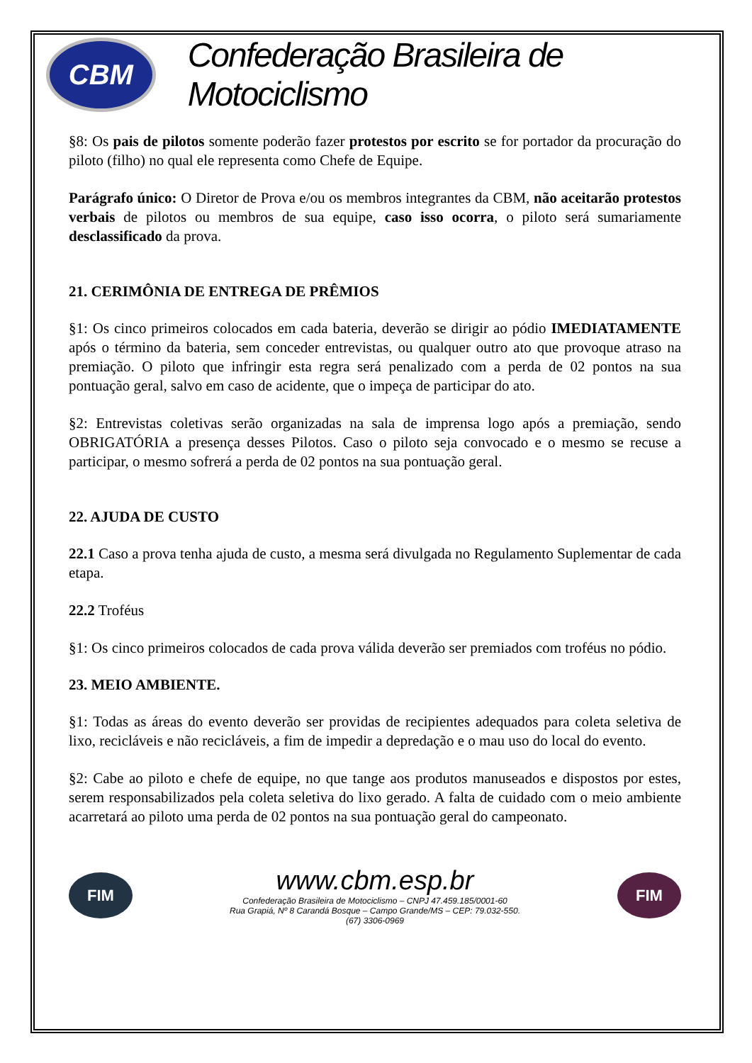CBM
Confederação Brasileira de Motociclismo
§8: Os pais de pilotos somente poderão fazer protestos por escrito se for portador da procuração do piloto (filho) no qual ele representa como Chefe de Equipe.
Parágrafo único: O Diretor de Prova e/ou os membros integrantes da CBM, não aceitarão protestos verbais de pilotos ou membros de sua equipe, caso isso ocorra, o piloto será sumariamente desclassificado da prova.
21. CERIMÔNIA DE ENTREGA DE PRÊMIOS
§1: Os cinco primeiros colocados em cada bateria, deverão se dirigir ao pódio IMEDIATAMENTE após o término da bateria, sem conceder entrevistas, ou qualquer outro ato que provoque atraso na premiação. O piloto que infringir esta regra será penalizado com a perda de 02 pontos na sua pontuação geral, salvo em caso de acidente, que o impeça de participar do ato.
§2: Entrevistas coletivas serão organizadas na sala de imprensa logo após a premiação, sendo OBRIGATÓRIA a presença desses Pilotos. Caso o piloto seja convocado e o mesmo se recuse a participar, o mesmo sofrerá a perda de 02 pontos na sua pontuação geral.
22. AJUDA DE CUSTO
22.1 Caso a prova tenha ajuda de custo, a mesma será divulgada no Regulamento Suplementar de cada etapa.
22.2 Troféus
§1: Os cinco primeiros colocados de cada prova válida deverão ser premiados com troféus no pódio.
23. MEIO AMBIENTE.
§1: Todas as áreas do evento deverão ser providas de recipientes adequados para coleta seletiva de lixo, recicláveis e não recicláveis, a fim de impedir a depredação e o mau uso do local do evento.
§2: Cabe ao piloto e chefe de equipe, no que tange aos produtos manuseados e dispostos por estes, serem responsabilizados pela coleta seletiva do lixo gerado. A falta de cuidado com o meio ambiente acarretará ao piloto uma perda de 02 pontos na sua pontuação geral do campeonato.
FIM
www.cbm.esp.br
Confederação Brasileira de Motociclismo – CNPJ 47.459.185/0001-60
Rua Grapiá, Nº 8 Carandá Bosque – Campo Grande/MS – CEP: 79.032-550.
(67) 3306-0969
FIM